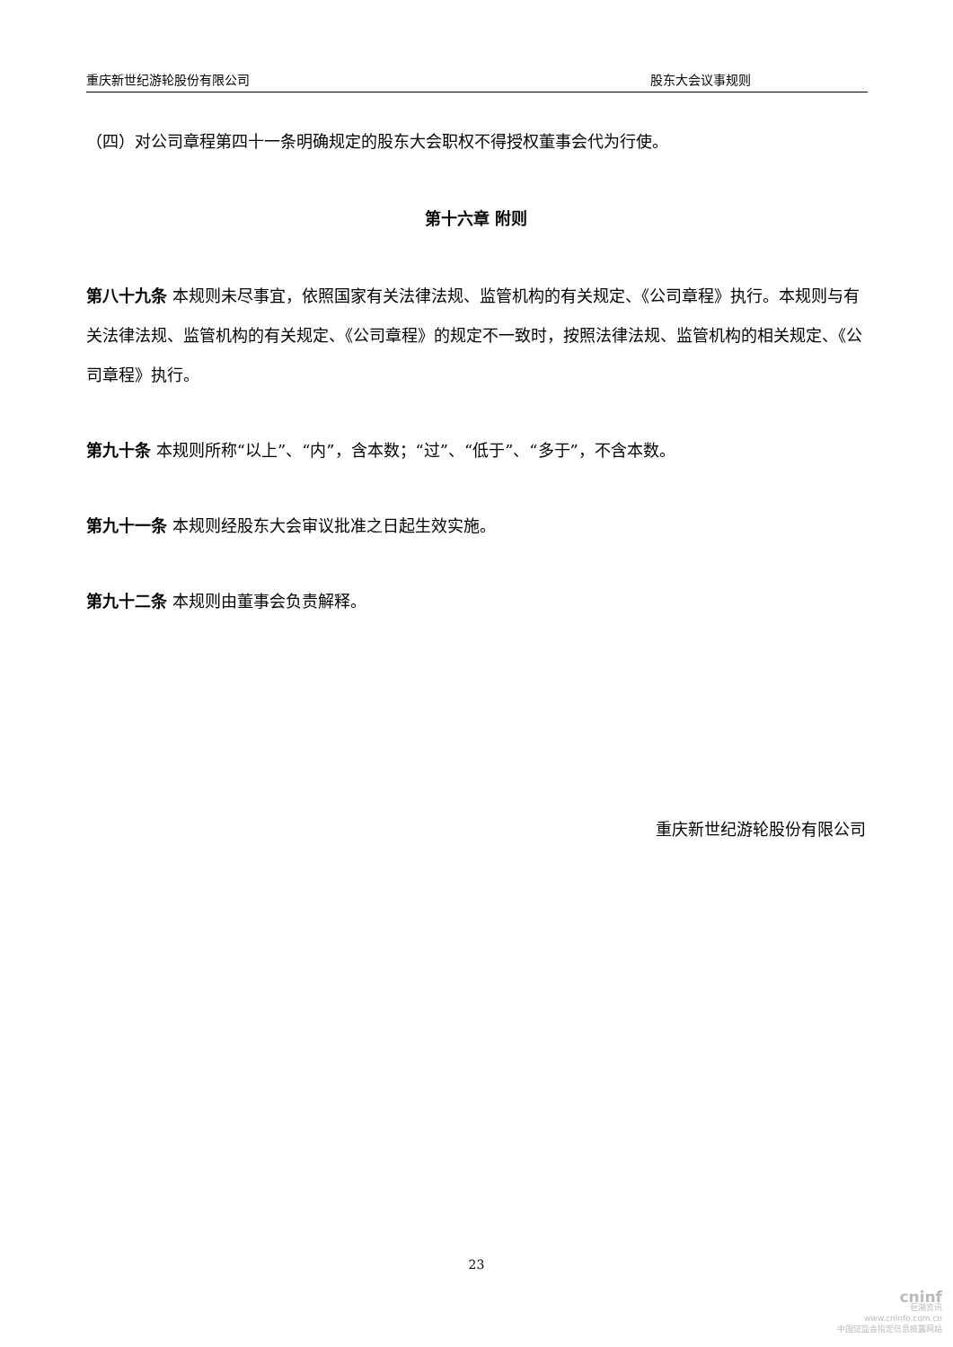重庆新世纪游轮股份有限公司 股东大会议事规则
（四）对公司章程第四十一条明确规定的股东大会职权不得授权董事会代为行使。
第十六章 附则
第八十九条 本规则未尽事宜，依照国家有关法律法规、监管机构的有关规定、《公司章程》执行。本规则与有关法律法规、监管机构的有关规定、《公司章程》的规定不一致时，按照法律法规、监管机构的相关规定、《公司章程》执行。
第九十条 本规则所称“以上”、“内”，含本数；“过”、“低于”、“多于”，不含本数。
第九十一条 本规则经股东大会审议批准之日起生效实施。
第九十二条 本规则由董事会负责解释。
重庆新世纪游轮股份有限公司
23
cninf
巨潮资讯
www.cninfo.com.cn
中国证监会指定信息披露网站